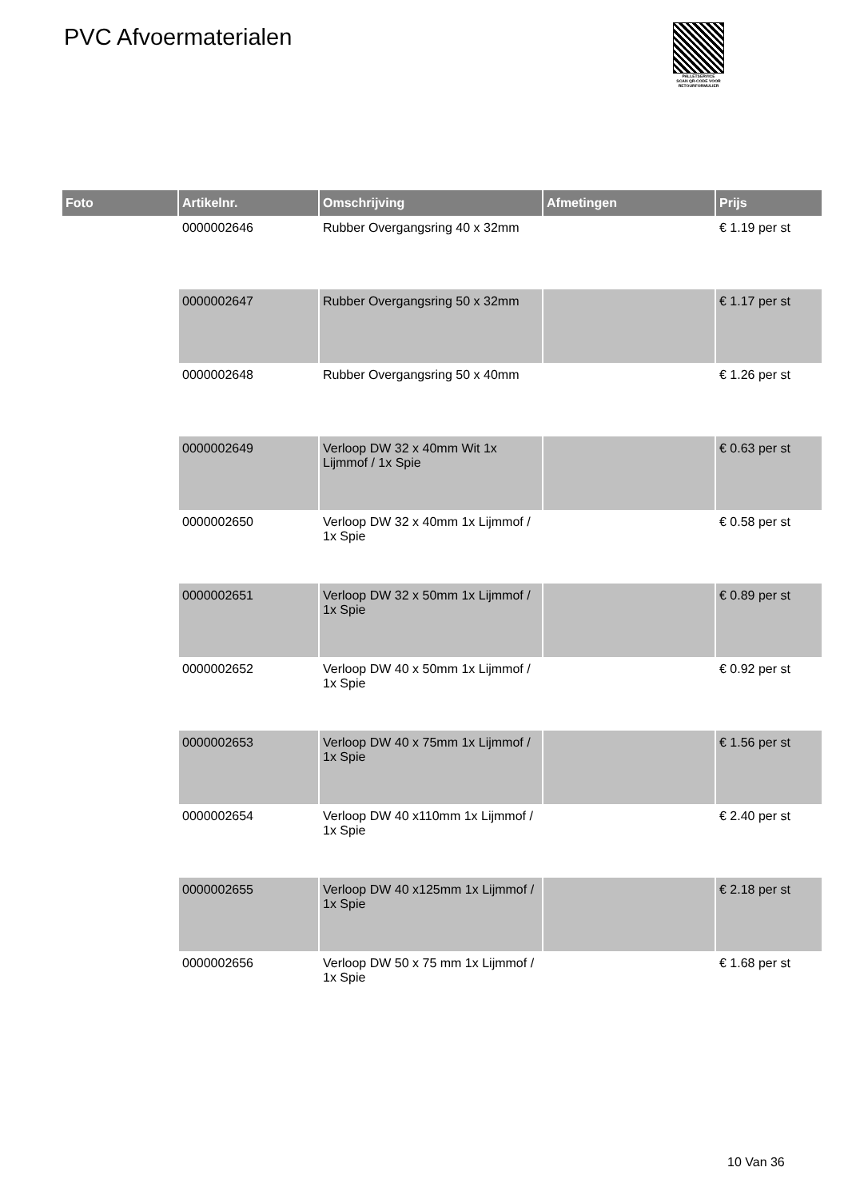PVC Afvoermaterialen
PALLETSERVICE
SCAN QR-CODE VOOR RETOURFORMULIER
| Foto | Artikelnr. | Omschrijving | Afmetingen | Prijs |
| --- | --- | --- | --- | --- |
| | 0000002646 | Rubber Overgangsring 40 x 32mm | | € 1.19 per st |
| | 0000002647 | Rubber Overgangsring 50 x 32mm | | € 1.17 per st |
| | 0000002648 | Rubber Overgangsring 50 x 40mm | | € 1.26 per st |
| | 0000002649 | Verloop DW 32 x 40mm Wit 1x Lijmmof / 1x Spie | | € 0.63 per st |
| | 0000002650 | Verloop DW 32 x 40mm 1x Lijmmof / 1x Spie | | € 0.58 per st |
| | 0000002651 | Verloop DW 32 x 50mm 1x Lijmmof / 1x Spie | | € 0.89 per st |
| | 0000002652 | Verloop DW 40 x 50mm 1x Lijmmof / 1x Spie | | € 0.92 per st |
| | 0000002653 | Verloop DW 40 x 75mm 1x Lijmmof / 1x Spie | | € 1.56 per st |
| | 0000002654 | Verloop DW 40 x110mm 1x Lijmmof / 1x Spie | | € 2.40 per st |
| | 0000002655 | Verloop DW 40 x125mm 1x Lijmmof / 1x Spie | | € 2.18 per st |
| | 0000002656 | Verloop DW 50 x 75 mm 1x Lijmmof / 1x Spie | | € 1.68 per st |
10 Van 36